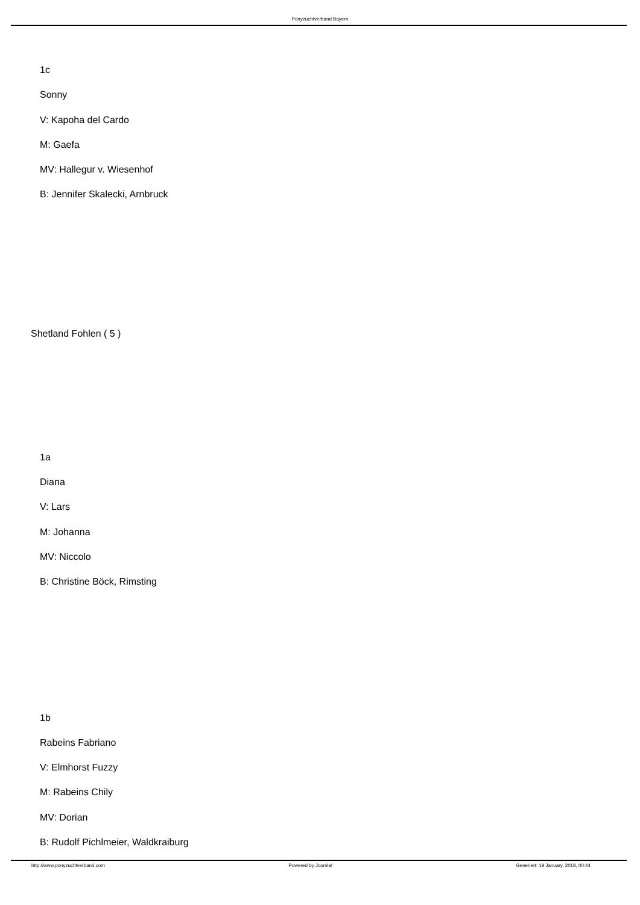Ponyzuchtverband Bayern
1c
Sonny
V: Kapoha del Cardo
M: Gaefa
MV: Hallegur v. Wiesenhof
B: Jennifer Skalecki, Arnbruck
Shetland Fohlen ( 5 )
1a
Diana
V: Lars
M: Johanna
MV: Niccolo
B: Christine Böck, Rimsting
1b
Rabeins Fabriano
V: Elmhorst Fuzzy
M: Rabeins Chily
MV: Dorian
B: Rudolf Pichlmeier, Waldkraiburg
http://www.ponyzuchtverband.com Powered by Joomla! Generiert: 19 January, 2018, 00:44